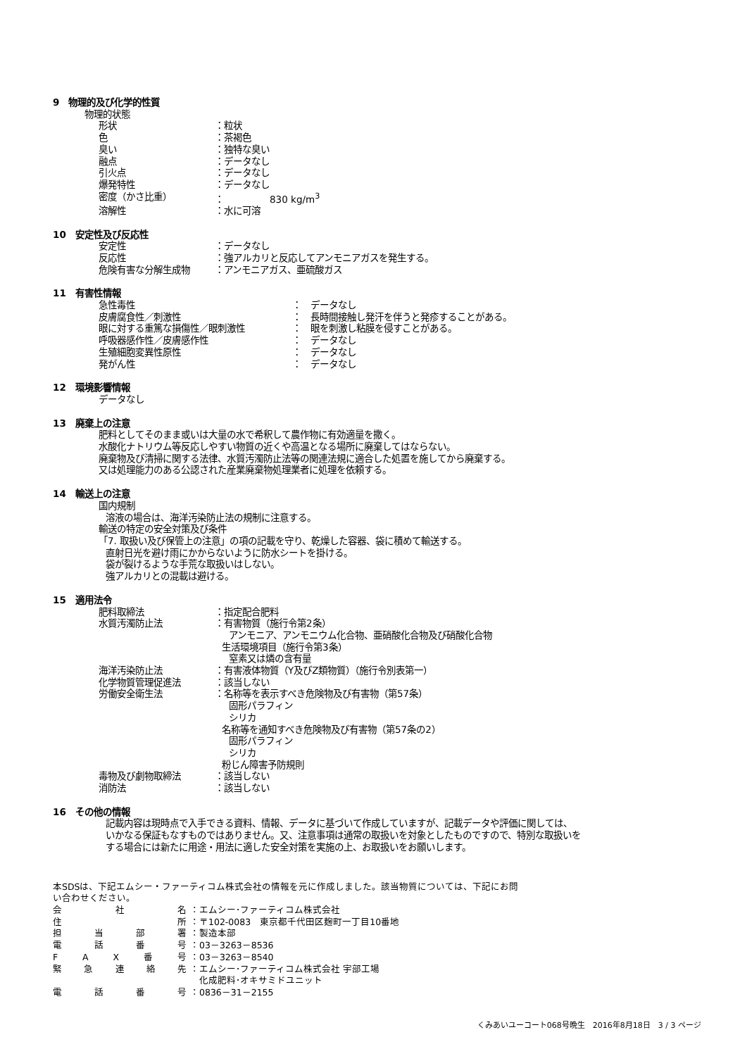9　物理的及び化学的性質
物理的状態
形状 ：粒状
色 ：茶褐色
臭い ：独特な臭い
融点 ：データなし
引火点 ：データなし
爆発特性 ：データなし
密度（かさ比重） ：　　　　　830 kg/m<sup>3</sup>
溶解性 ：水に可溶
10　安定性及び反応性
安定性 ：データなし
反応性 ：強アルカリと反応してアンモニアガスを発生する。
危険有害な分解生成物 ：アンモニアガス、亜硫酸ガス
11　有害性情報
急性毒性 ：　データなし
皮膚腐食性／刺激性 ：　長時間接触し発汗を伴うと発疹することがある。
眼に対する重篤な損傷性／眼刺激性 ：　眼を刺激し粘膜を侵すことがある。
呼吸器感作性／皮膚感作性 ：　データなし
生殖細胞変異性原性 ：　データなし
発がん性 ：　データなし
12　環境影響情報
データなし
13　廃棄上の注意
肥料としてそのまま或いは大量の水で希釈して農作物に有効適量を撒く。
水酸化ナトリウム等反応しやすい物質の近くや高温となる場所に廃棄してはならない。
廃棄物及び清掃に関する法律、水質汚濁防止法等の関連法規に適合した処置を施してから廃棄する。
又は処理能力のある公認された産業廃棄物処理業者に処理を依頼する。
14　輸送上の注意
国内規制
溶液の場合は、海洋汚染防止法の規制に注意する。
輸送の特定の安全対策及び条件
「7. 取扱い及び保管上の注意」の項の記載を守り、乾燥した容器、袋に積めて輸送する。
直射日光を避け雨にかからないように防水シートを掛ける。
袋が裂けるような手荒な取扱いはしない。
強アルカリとの混載は避ける。
15　適用法令
肥料取締法 ：指定配合肥料
水質汚濁防止法 ：有害物質（施行令第2条）
アンモニア、アンモニウム化合物、亜硝酸化合物及び硝酸化合物
生活環境項目（施行令第3条）
窒素又は燐の含有量
海洋汚染防止法 ：有害液体物質（Y及びZ類物質）（施行令別表第一）
化学物質管理促進法 ：該当しない
労働安全衛生法 ：名称等を表示すべき危険物及び有害物（第57条）
固形パラフィン
シリカ
名称等を通知すべき危険物及び有害物（第57条の2）
固形パラフィン
シリカ
粉じん障害予防規則
毒物及び劇物取締法 ：該当しない
消防法 ：該当しない
16　その他の情報
記載内容は現時点で入手できる資料、情報、データに基づいて作成していますが、記載データや評価に関しては、
いかなる保証もなすものではありません。又、注意事項は通常の取扱いを対象としたものですので、特別な取扱いを
する場合には新たに用途・用法に適した安全対策を実施の上、お取扱いをお願いします。
本SDSは、下記エムシー・ファーティコム株式会社の情報を元に作成しました。該当物質については、下記にお問
い合わせください。
会社名 ：エムシー･ファーティコム株式会社
住所 ：〒102-0083　東京都千代田区麹町一丁目10番地
担当部署 ：製造本部
電話番号 ：03－3263－8536
FAX番号 ：03－3263－8540
緊急連絡先 ：エムシー･ファーティコム株式会社 宇部工場
　化成肥料･オキサミドユニット
電話番号 ：0836－31－2155
くみあいユーコート068号晩生　2016年8月18日　3 / 3 ページ